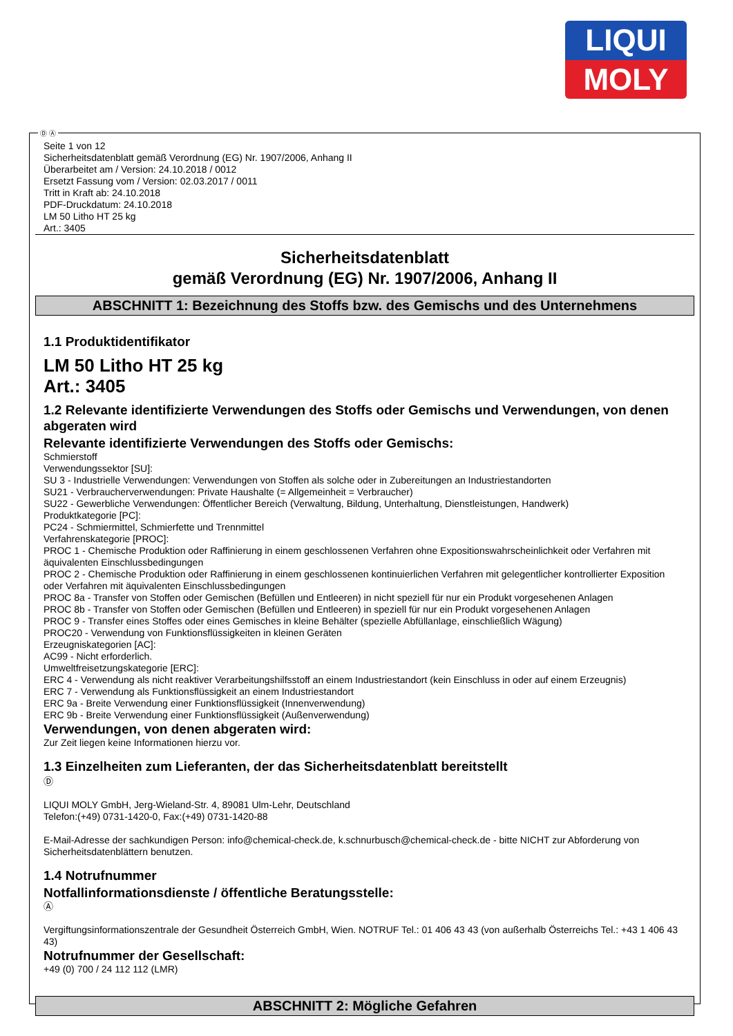LIQUI
MOLY
Ⓓ Ⓐ
Seite 1 von 12
Sicherheitsdatenblatt gemäß Verordnung (EG) Nr. 1907/2006, Anhang II
Überarbeitet am / Version: 24.10.2018 / 0012
Ersetzt Fassung vom / Version: 02.03.2017 / 0011
Tritt in Kraft ab: 24.10.2018
PDF-Druckdatum: 24.10.2018
LM 50 Litho HT 25 kg
Art.: 3405
Sicherheitsdatenblatt
gemäß Verordnung (EG) Nr. 1907/2006, Anhang II
ABSCHNITT 1: Bezeichnung des Stoffs bzw. des Gemischs und des Unternehmens
1.1 Produktidentifikator
LM 50 Litho HT 25 kg
Art.: 3405
1.2 Relevante identifizierte Verwendungen des Stoffs oder Gemischs und Verwendungen, von denen abgeraten wird
Relevante identifizierte Verwendungen des Stoffs oder Gemischs:
Schmierstoff
Verwendungssektor [SU]:
SU 3 - Industrielle Verwendungen: Verwendungen von Stoffen als solche oder in Zubereitungen an Industriestandorten
SU21 - Verbraucherverwendungen: Private Haushalte (= Allgemeinheit = Verbraucher)
SU22 - Gewerbliche Verwendungen: Öffentlicher Bereich (Verwaltung, Bildung, Unterhaltung, Dienstleistungen, Handwerk)
Produktkategorie [PC]:
PC24 - Schmiermittel, Schmierfette und Trennmittel
Verfahrenskategorie [PROC]:
PROC 1 - Chemische Produktion oder Raffinierung in einem geschlossenen Verfahren ohne Expositionswahrscheinlichkeit oder Verfahren mit äquivalenten Einschlussbedingungen
PROC 2 - Chemische Produktion oder Raffinierung in einem geschlossenen kontinuierlichen Verfahren mit gelegentlicher kontrollierter Exposition oder Verfahren mit äquivalenten Einschlussbedingungen
PROC 8a - Transfer von Stoffen oder Gemischen (Befüllen und Entleeren) in nicht speziell für nur ein Produkt vorgesehenen Anlagen
PROC 8b - Transfer von Stoffen oder Gemischen (Befüllen und Entleeren) in speziell für nur ein Produkt vorgesehenen Anlagen
PROC 9 - Transfer eines Stoffes oder eines Gemisches in kleine Behälter (spezielle Abfüllanlage, einschließlich Wägung)
PROC20 - Verwendung von Funktionsflüssigkeiten in kleinen Geräten
Erzeugniskategorien [AC]:
AC99 - Nicht erforderlich.
Umweltfreisetzungskategorie [ERC]:
ERC 4 - Verwendung als nicht reaktiver Verarbeitungshilfsstoff an einem Industriestandort (kein Einschluss in oder auf einem Erzeugnis)
ERC 7 - Verwendung als Funktionsflüssigkeit an einem Industriestandort
ERC 9a - Breite Verwendung einer Funktionsflüssigkeit (Innenverwendung)
ERC 9b - Breite Verwendung einer Funktionsflüssigkeit (Außenverwendung)
Verwendungen, von denen abgeraten wird:
Zur Zeit liegen keine Informationen hierzu vor.
1.3 Einzelheiten zum Lieferanten, der das Sicherheitsdatenblatt bereitstellt
Ⓓ
LIQUI MOLY GmbH, Jerg-Wieland-Str. 4, 89081 Ulm-Lehr, Deutschland
Telefon:(+49) 0731-1420-0, Fax:(+49) 0731-1420-88
E-Mail-Adresse der sachkundigen Person: info@chemical-check.de, k.schnurbusch@chemical-check.de - bitte NICHT zur Abforderung von Sicherheitsdatenblättern benutzen.
1.4 Notrufnummer
Notfallinformationsdienste / öffentliche Beratungsstelle:
Ⓐ
Vergiftungsinformationszentrale der Gesundheit Österreich GmbH, Wien. NOTRUF Tel.: 01 406 43 43 (von außerhalb Österreichs Tel.: +43 1 406 43 43)
Notrufnummer der Gesellschaft:
+49 (0) 700 / 24 112 112 (LMR)
ABSCHNITT 2: Mögliche Gefahren